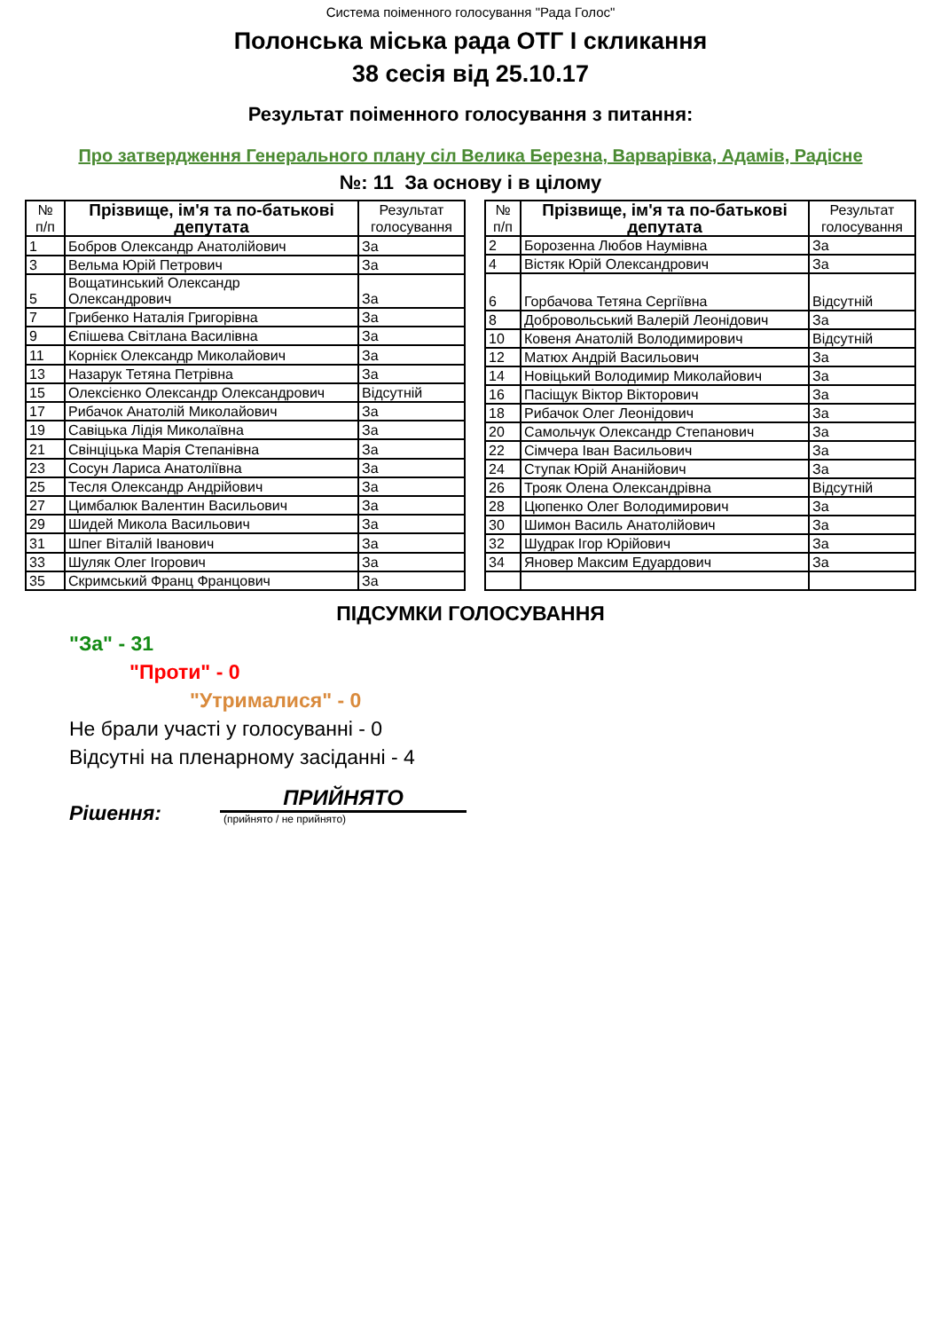Система поіменного голосування "Рада Голос"
Полонська міська рада ОТГ І скликання
38 сесія від 25.10.17
Результат поіменного голосування з питання:
Про затвердження Генерального плану сіл Велика Березна, Варварівка, Адамів, Радісне
№: 11 За основу і в цілому
| № п/п | Прізвище, ім'я та по-батькові депутата | Результат голосування |
| --- | --- | --- |
| 1 | Бобров Олександр Анатолійович | За |
| 3 | Вельма Юрій Петрович | За |
| 5 | Вощатинський Олександр Олександрович | За |
| 7 | Грибенко Наталія Григорівна | За |
| 9 | Єпішева Світлана Василівна | За |
| 11 | Корнієк Олександр Миколайович | За |
| 13 | Назарук Тетяна Петрівна | За |
| 15 | Олексієнко Олександр Олександрович | Відсутній |
| 17 | Рибачок Анатолій Миколайович | За |
| 19 | Савіцька Лідія Миколаївна | За |
| 21 | Свінціцька Марія Степанівна | За |
| 23 | Сосун Лариса Анатоліївна | За |
| 25 | Тесля Олександр Андрійович | За |
| 27 | Цимбалюк Валентин Васильович | За |
| 29 | Шидей Микола Васильович | За |
| 31 | Шпег Віталій Іванович | За |
| 33 | Шуляк Олег Ігорович | За |
| 35 | Скримський Франц Францович | За |
| № п/п | Прізвище, ім'я та по-батькові депутата | Результат голосування |
| --- | --- | --- |
| 2 | Борозенна Любов Наумівна | За |
| 4 | Вістяк Юрій Олександрович | За |
| 6 | Горбачова Тетяна Сергіївна | Відсутній |
| 8 | Добровольський Валерій Леонідович | За |
| 10 | Ковеня Анатолій Володимирович | Відсутній |
| 12 | Матюх Андрій Васильович | За |
| 14 | Новіцький Володимир Миколайович | За |
| 16 | Пасіщук Віктор Вікторович | За |
| 18 | Рибачок Олег Леонідович | За |
| 20 | Самольчук Олександр Степанович | За |
| 22 | Сімчера Іван Васильович | За |
| 24 | Ступак Юрій Ананійович | За |
| 26 | Трояк Олена Олександрівна | Відсутній |
| 28 | Цюпенко Олег Володимирович | За |
| 30 | Шимон Василь Анатолійович | За |
| 32 | Шудрак Ігор Юрійович | За |
| 34 | Яновер Максим Едуардович | За |
ПІДСУМКИ ГОЛОСУВАННЯ
"За" - 31
"Проти" - 0
"Утрималися" - 0
Не брали участі у голосуванні - 0
Відсутні на пленарному засіданні - 4
Рішення:
ПРИЙНЯТО
(прийнято / не прийнято)